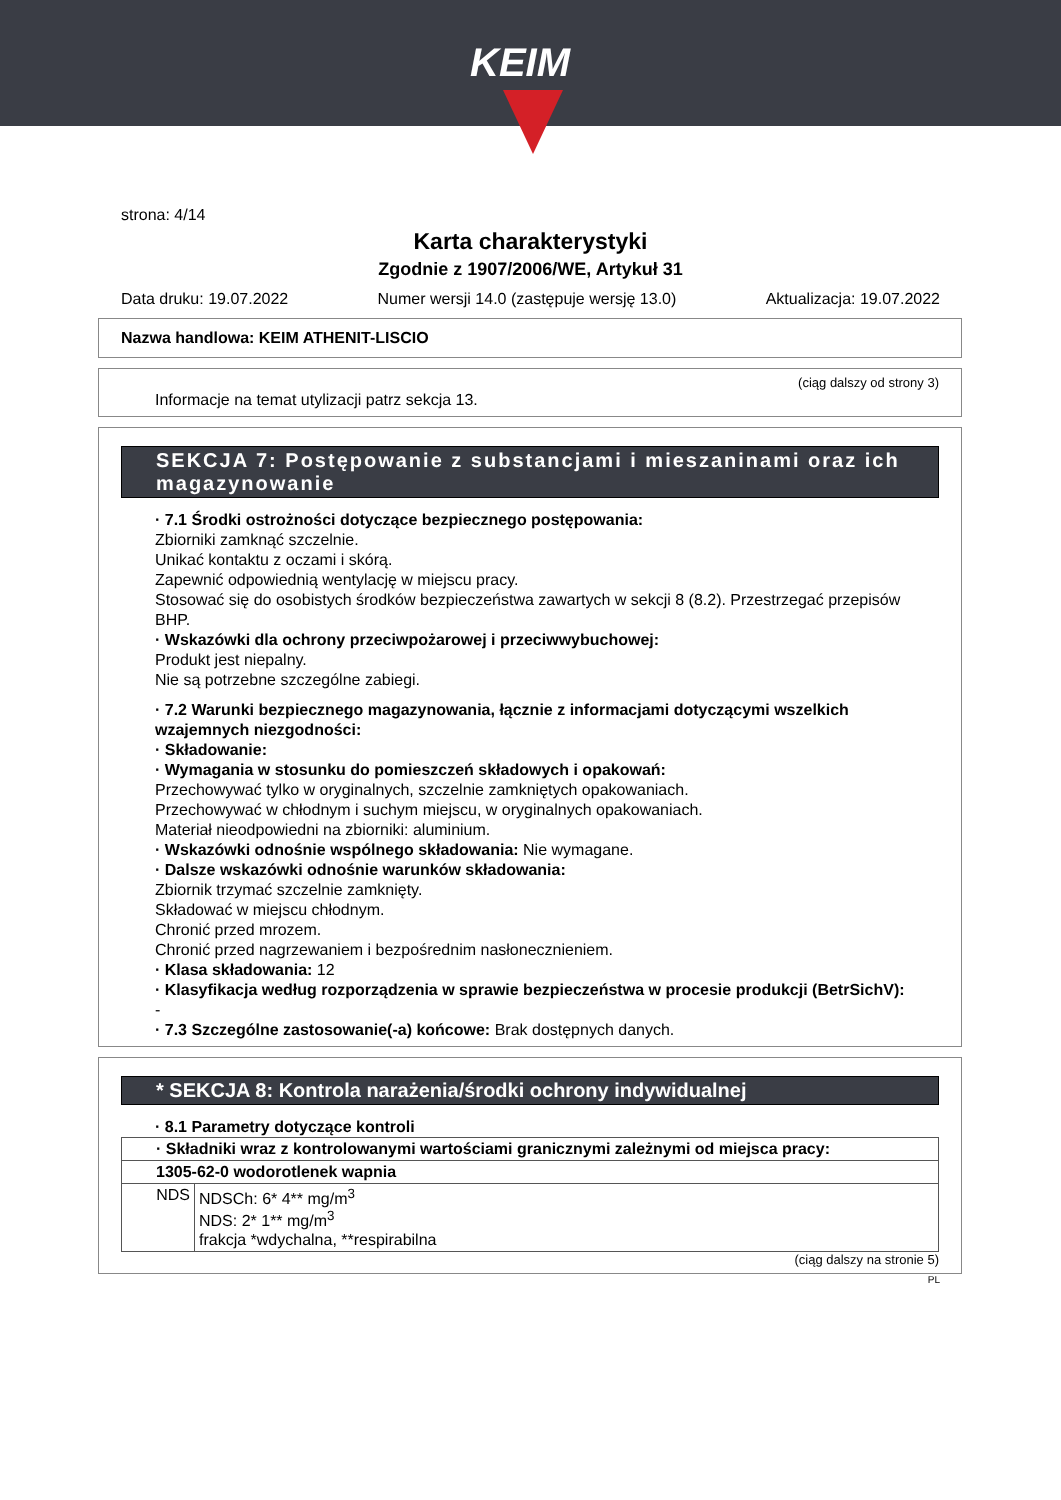KEIM
strona: 4/14
Karta charakterystyki
Zgodnie z 1907/2006/WE, Artykuł 31
Data druku: 19.07.2022 Numer wersji 14.0 (zastępuje wersję 13.0) Aktualizacja: 19.07.2022
Nazwa handlowa: KEIM ATHENIT-LISCIO
(ciąg dalszy od strony 3)
Informacje na temat utylizacji patrz sekcja 13.
SEKCJA 7: Postępowanie z substancjami i mieszaninami oraz ich magazynowanie
· 7.1 Środki ostrożności dotyczące bezpiecznego postępowania:
Zbiorniki zamknąć szczelnie.
Unikać kontaktu z oczami i skórą.
Zapewnić odpowiednią wentylację w miejscu pracy.
Stosować się do osobistych środków bezpieczeństwa zawartych w sekcji 8 (8.2). Przestrzegać przepisów BHP.
· Wskazówki dla ochrony przeciwpożarowej i przeciwwybuchowej:
Produkt jest niepalny.
Nie są potrzebne szczególne zabiegi.
· 7.2 Warunki bezpiecznego magazynowania, łącznie z informacjami dotyczącymi wszelkich wzajemnych niezgodności:
· Składowanie:
· Wymagania w stosunku do pomieszczeń składowych i opakowań:
Przechowywać tylko w oryginalnych, szczelnie zamkniętych opakowaniach.
Przechowywać w chłodnym i suchym miejscu, w oryginalnych opakowaniach.
Materiał nieodpowiedni na zbiorniki: aluminium.
· Wskazówki odnośnie wspólnego składowania: Nie wymagane.
· Dalsze wskazówki odnośnie warunków składowania:
Zbiornik trzymać szczelnie zamknięty.
Składować w miejscu chłodnym.
Chronić przed mrozem.
Chronić przed nagrzewaniem i bezpośrednim nasłonecznieniem.
· Klasa składowania: 12
· Klasyfikacja według rozporządzenia w sprawie bezpieczeństwa w procesie produkcji (BetrSichV):
-
· 7.3 Szczególne zastosowanie(-a) końcowe: Brak dostępnych danych.
* SEKCJA 8: Kontrola narażenia/środki ochrony indywidualnej
· 8.1 Parametry dotyczące kontroli
| · Składniki wraz z kontrolowanymi wartościami granicznymi zależnymi od miejsca pracy: | |
| 1305-62-0 wodorotlenek wapnia | |
| NDS | NDSCh: 6* 4** mg/m<sup>3</sup> NDS: 2* 1** mg/m<sup>3</sup> frakcja *wdychalna, **respirabilna |
(ciąg dalszy na stronie 5)
PL